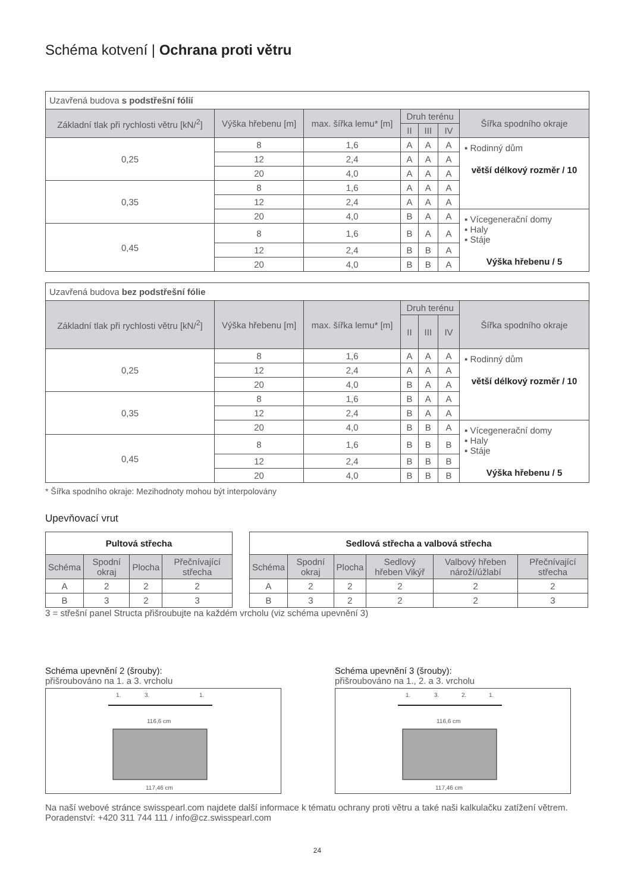Schéma kotvení | Ochrana proti větru
| Uzavřená budova s podstřešní fólií | | | | | | |
| Základní tlak při rychlosti větru [kN/<sup>2</sup>] | Výška hřebenu [m] | max. šířka lemu* [m] | Druh terénu | | | Šířka spodního okraje |
| | | | II | III | IV | |
| 0,25 | 8 | 1,6 | A | A | A | ▪ Rodinný dům větší délkový rozměr / 10 |
| | 12 | 2,4 | A | A | A | |
| | 20 | 4,0 | A | A | A | |
| 0,35 | 8 | 1,6 | A | A | A | |
| | 12 | 2,4 | A | A | A | |
| | 20 | 4,0 | B | A | A | ▪ Vícegenerační domy ▪ Haly ▪ Stáje Výška hřebenu / 5 |
| 0,45 | 8 | 1,6 | B | A | A | |
| | 12 | 2,4 | B | B | A | |
| | 20 | 4,0 | B | B | A | |
| Uzavřená budova bez podstřešní fólie | | | | | | |
| Základní tlak při rychlosti větru [kN/<sup>2</sup>] | Výška hřebenu [m] | max. šířka lemu* [m] | Druh terénu | | | Šířka spodního okraje |
| | | | II | III | IV | |
| 0,25 | 8 | 1,6 | A | A | A | ▪ Rodinný dům větší délkový rozměr / 10 |
| | 12 | 2,4 | A | A | A | |
| | 20 | 4,0 | B | A | A | |
| 0,35 | 8 | 1,6 | B | A | A | |
| | 12 | 2,4 | B | A | A | |
| | 20 | 4,0 | B | B | A | ▪ Vícegenerační domy ▪ Haly ▪ Stáje Výška hřebenu / 5 |
| 0,45 | 8 | 1,6 | B | B | B | |
| | 12 | 2,4 | B | B | B | |
| | 20 | 4,0 | B | B | B | |
* Šířka spodního okraje: Mezihodnoty mohou být interpolovány
Upevňovací vrut
| Pultová střecha | | | |
| --- | --- | --- | --- |
| Schéma | Spodní okraj | Plocha | Přečnívající střecha |
| A | 2 | 2 | 2 |
| B | 3 | 2 | 3 |
| Sedlová střecha a valbová střecha | | | | | |
| --- | --- | --- | --- | --- | --- |
| Schéma | Spodní okraj | Plocha | Sedlový hřeben Vikýř | Valbový hřeben nároží/úžlabí | Přečnívající střecha |
| A | 2 | 2 | 2 | 2 | 2 |
| B | 3 | 2 | 2 | 2 | 3 |
3 = střešní panel Structa přišroubujte na každém vrcholu (viz schéma upevnění 3)
Schéma upevnění 2 (šrouby):
přišroubováno na 1. a 3. vrcholu
1.
3.
1.
116,6 cm
117,46 cm
Schéma upevnění 3 (šrouby):
přišroubováno na 1., 2. a 3. vrcholu
1.
3.
2.
1.
116,6 cm
117,46 cm
Na naší webové stránce swisspearl.com najdete další informace k tématu ochrany proti větru a také naši kalkulačku zatížení větrem. Poradenství: +420 311 744 111 / info@cz.swisspearl.com
24